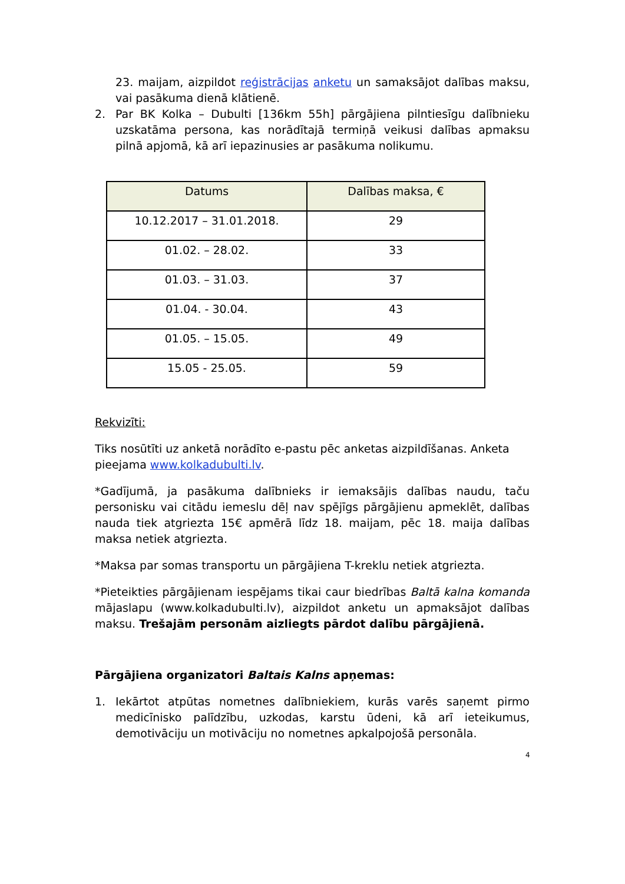23. maijam, aizpildot reģistrācijas anketu un samaksājot dalības maksu, vai pasākuma dienā klātienē.
2. Par BK Kolka – Dubulti [136km 55h] pārgājiena pilntiesīgu dalībnieku uzskatāma persona, kas norādītajā termiņā veikusi dalības apmaksu pilnā apjomā, kā arī iepazinusies ar pasākuma nolikumu.
| Datums | Dalības maksa, € |
| --- | --- |
| 10.12.2017 – 31.01.2018. | 29 |
| 01.02. – 28.02. | 33 |
| 01.03. – 31.03. | 37 |
| 01.04. - 30.04. | 43 |
| 01.05. – 15.05. | 49 |
| 15.05 - 25.05. | 59 |
Rekvizīti:
Tiks nosūtīti uz anketā norādīto e-pastu pēc anketas aizpildīšanas. Anketa pieejama www.kolkadubulti.lv.
*Gadījumā, ja pasākuma dalībnieks ir iemaksājis dalības naudu, taču personisku vai citādu iemeslu dēļ nav spējīgs pārgājienu apmeklēt, dalības nauda tiek atgriezta 15€ apmērā līdz 18. maijam, pēc 18. maija dalības maksa netiek atgriezta.
*Maksa par somas transportu un pārgājiena T-kreklu netiek atgriezta.
*Pieteikties pārgājienam iespējams tikai caur biedrības Baltā kalna komanda mājaslapu (www.kolkadubulti.lv), aizpildot anketu un apmaksājot dalības maksu. Trešajām personām aizliegts pārdot dalību pārgājienā.
Pārgājiena organizatori Baltais Kalns apņemas:
1. Iekārtot atpūtas nometnes dalībniekiem, kurās varēs saņemt pirmo medicīnisko palīdzību, uzkodas, karstu ūdeni, kā arī ieteikumus, demotivāciju un motivāciju no nometnes apkalpojošā personāla.
4